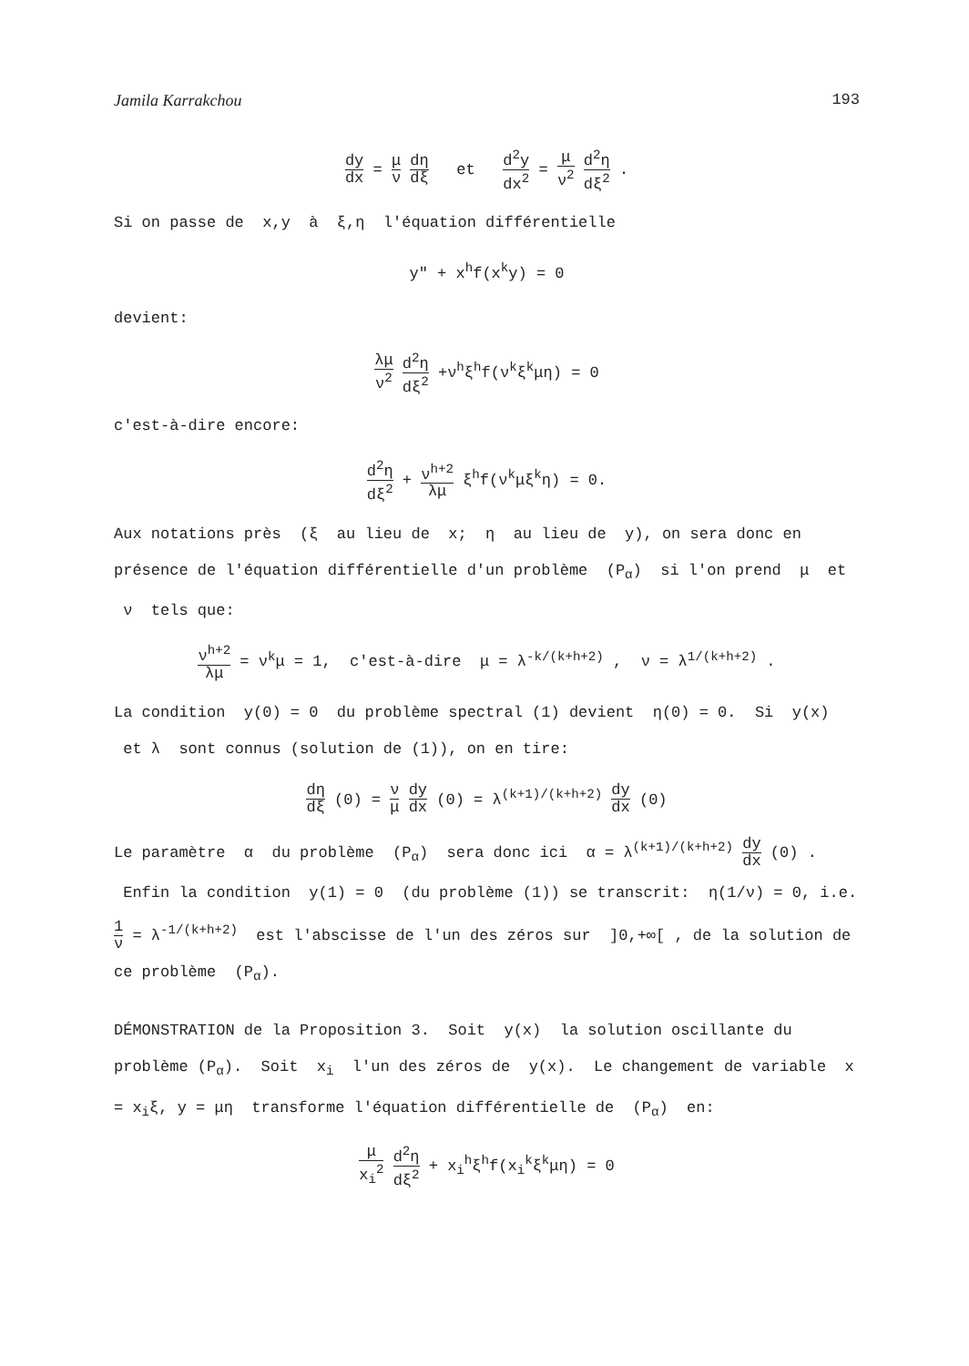Jamila Karrakchou 193
dy dx = μ ν dη dξ et d<sup>2</sup>y dx<sup>2</sup> = μ ν<sup>2</sup> d<sup>2</sup>η dξ<sup>2</sup> .
Si on passe de x,y à ξ,η l'équation différentielle
y" + x<sup>h</sup>f(x<sup>k</sup>y) = 0
devient:
λμ ν<sup>2</sup> d<sup>2</sup>η dξ<sup>2</sup> +ν<sup>h</sup>ξ<sup>h</sup>f(ν<sup>k</sup>ξ<sup>k</sup>μη) = 0
c'est-à-dire encore:
d<sup>2</sup>η dξ<sup>2</sup> + ν<sup>h+2</sup> λμ ξ<sup>h</sup>f(ν<sup>k</sup>μξ<sup>k</sup>η) = 0.
Aux notations près (ξ au lieu de x; η au lieu de y), on sera donc en présence de l'équation différentielle d'un problème (P<sub>α</sub>) si l'on prend μ et ν tels que:
ν<sup>h+2</sup> λμ = ν<sup>k</sup>μ = 1, c'est-à-dire μ = λ<sup>-k/(k+h+2)</sup> , ν = λ<sup>1/(k+h+2)</sup> .
La condition y(0) = 0 du problème spectral (1) devient η(0) = 0. Si y(x) et λ sont connus (solution de (1)), on en tire:
dη dξ (0) = ν μ dy dx (0) = λ<sup>(k+1)/(k+h+2)</sup> dy dx (0)
Le paramètre α du problème (P<sub>α</sub>) sera donc ici α = λ<sup>(k+1)/(k+h+2)</sup> dy dx (0) . Enfin la condition y(1) = 0 (du problème (1)) se transcrit: η(1/ν) = 0, i.e.
1 ν = λ<sup>-1/(k+h+2)</sup> est l'abscisse de l'un des zéros sur ]0,+∞[ , de la solution de ce problème (P<sub>α</sub>).
DÉMONSTRATION de la Proposition 3. Soit y(x) la solution oscillante du problème (P<sub>α</sub>). Soit x<sub>i</sub> l'un des zéros de y(x). Le changement de variable x = x<sub>i</sub>ξ, y = μη transforme l'équation différentielle de (P<sub>α</sub>) en:
μ x<sub>i</sub><sup>2</sup> d<sup>2</sup>η dξ<sup>2</sup> + x<sub>i</sub><sup>h</sup>ξ<sup>h</sup>f(x<sub>i</sub><sup>k</sup>ξ<sup>k</sup>μη) = 0